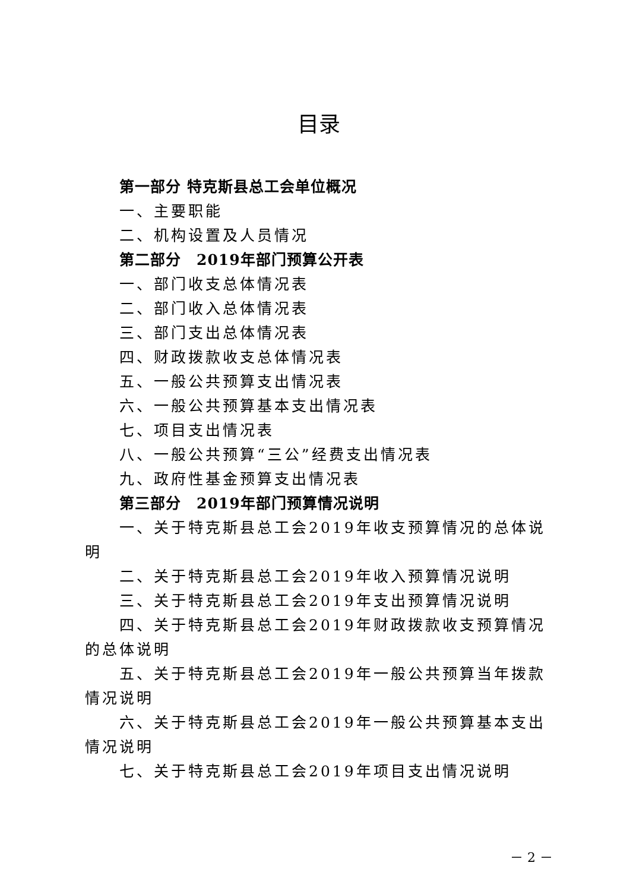目录
第一部分 特克斯县总工会单位概况
一、主要职能
二、机构设置及人员情况
第二部分　2019年部门预算公开表
一、部门收支总体情况表
二、部门收入总体情况表
三、部门支出总体情况表
四、财政拨款收支总体情况表
五、一般公共预算支出情况表
六、一般公共预算基本支出情况表
七、项目支出情况表
八、一般公共预算“三公”经费支出情况表
九、政府性基金预算支出情况表
第三部分　2019年部门预算情况说明
一、关于特克斯县总工会2019年收支预算情况的总体说明
二、关于特克斯县总工会2019年收入预算情况说明
三、关于特克斯县总工会2019年支出预算情况说明
四、关于特克斯县总工会2019年财政拨款收支预算情况的总体说明
五、关于特克斯县总工会2019年一般公共预算当年拨款情况说明
六、关于特克斯县总工会2019年一般公共预算基本支出情况说明
七、关于特克斯县总工会2019年项目支出情况说明
－ 2 －